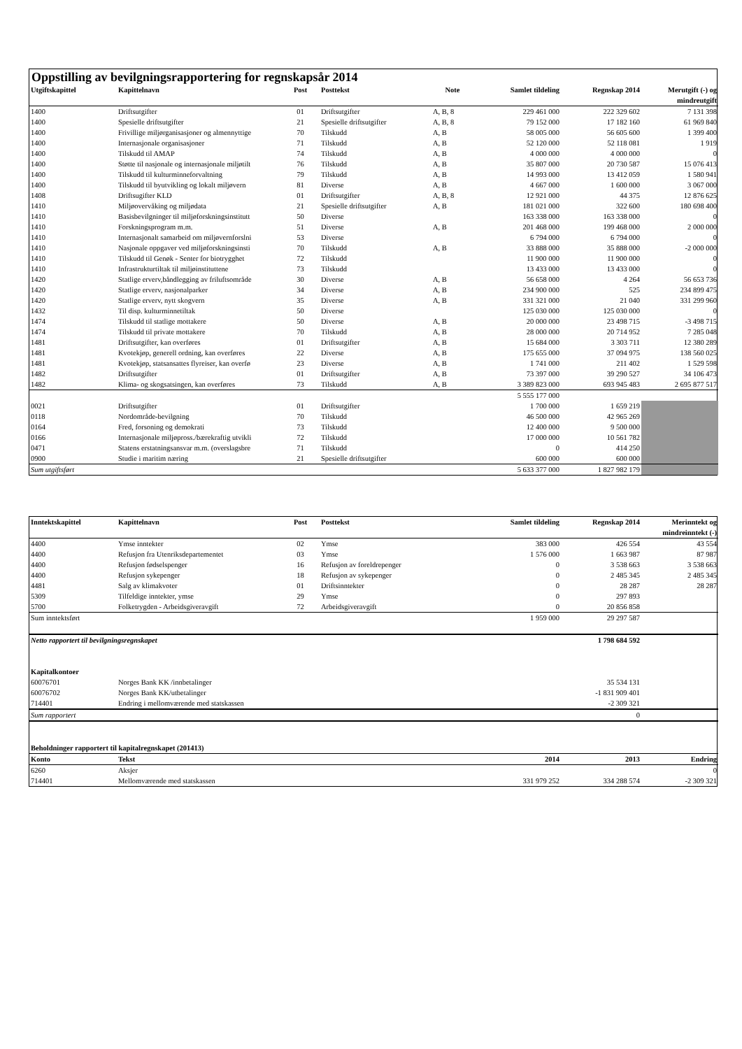Oppstilling av bevilgningsrapportering for regnskapsår 2014
| Utgiftskapittel | Kapittelnavn | Post | Posttekst | Note | Samlet tildeling | Regnskap 2014 | Merutgift (-) og mindreutgift |
| --- | --- | --- | --- | --- | --- | --- | --- |
| 1400 | Driftsutgifter | 01 | Driftsutgifter | A, B, 8 | 229 461 000 | 222 329 602 | 7 131 398 |
| 1400 | Spesielle driftsutgifter | 21 | Spesielle driftsutgifter | A, B, 8 | 79 152 000 | 17 182 160 | 61 969 840 |
| 1400 | Frivillige miljørganisasjoner og almennyttige | 70 | Tilskudd | A, B | 58 005 000 | 56 605 600 | 1 399 400 |
| 1400 | Internasjonale organisasjoner | 71 | Tilskudd | A, B | 52 120 000 | 52 118 081 | 1 919 |
| 1400 | Tilskudd til AMAP | 74 | Tilskudd | A, B | 4 000 000 | 4 000 000 | 0 |
| 1400 | Støtte til nasjonale og internasjonale miljøtilt | 76 | Tilskudd | A, B | 35 807 000 | 20 730 587 | 15 076 413 |
| 1400 | Tilskudd til kulturminneforvaltning | 79 | Tilskudd | A, B | 14 993 000 | 13 412 059 | 1 580 941 |
| 1400 | Tilskudd til byutvikling og lokalt miljøvern | 81 | Diverse | A, B | 4 667 000 | 1 600 000 | 3 067 000 |
| 1408 | Driftsugifter KLD | 01 | Driftsutgifter | A, B, 8 | 12 921 000 | 44 375 | 12 876 625 |
| 1410 | Miljøovervåking og miljødata | 21 | Spesielle driftsutgifter | A, B | 181 021 000 | 322 600 | 180 698 400 |
| 1410 | Basisbevilgninger til miljøforskningsinstitutt | 50 | Diverse | | 163 338 000 | 163 338 000 | 0 |
| 1410 | Forskningsprogram m.m. | 51 | Diverse | A, B | 201 468 000 | 199 468 000 | 2 000 000 |
| 1410 | Internasjonalt samarbeid om miljøvernforslni | 53 | Diverse | | 6 794 000 | 6 794 000 | 0 |
| 1410 | Nasjonale oppgaver ved miljøforskningsinsti | 70 | Tilskudd | A, B | 33 888 000 | 35 888 000 | -2 000 000 |
| 1410 | Tilskudd til Genøk - Senter for biotrygghet | 72 | Tilskudd | | 11 900 000 | 11 900 000 | 0 |
| 1410 | Infrastrukturtiltak til miljøinstituttene | 73 | Tilskudd | | 13 433 000 | 13 433 000 | 0 |
| 1420 | Statlige erverv,båndlegging av friluftsområde | 30 | Diverse | A, B | 56 658 000 | 4 264 | 56 653 736 |
| 1420 | Statlige erverv, nasjonalparker | 34 | Diverse | A, B | 234 900 000 | 525 | 234 899 475 |
| 1420 | Statlige erverv, nytt skogvern | 35 | Diverse | A, B | 331 321 000 | 21 040 | 331 299 960 |
| 1432 | Til disp. kulturminnetiltak | 50 | Diverse | | 125 030 000 | 125 030 000 | 0 |
| 1474 | Tilskudd til statlige mottakere | 50 | Diverse | A, B | 20 000 000 | 23 498 715 | -3 498 715 |
| 1474 | Tilskudd til private mottakere | 70 | Tilskudd | A, B | 28 000 000 | 20 714 952 | 7 285 048 |
| 1481 | Driftsutgifter, kan overføres | 01 | Driftsutgifter | A, B | 15 684 000 | 3 303 711 | 12 380 289 |
| 1481 | Kvotekjøp, generell ordning, kan overføres | 22 | Diverse | A, B | 175 655 000 | 37 094 975 | 138 560 025 |
| 1481 | Kvotekjøp, statsansattes flyreiser, kan overfø | 23 | Diverse | A, B | 1 741 000 | 211 402 | 1 529 598 |
| 1482 | Driftsutgifter | 01 | Driftsutgifter | A, B | 73 397 000 | 39 290 527 | 34 106 473 |
| 1482 | Klima- og skogsatsingen, kan overføres | 73 | Tilskudd | A, B | 3 389 823 000 | 693 945 483 | 2 695 877 517 |
| | | | | | 5 555 177 000 | | |
| 0021 | Driftsutgifter | 01 | Driftsutgifter | | 1 700 000 | 1 659 219 | |
| 0118 | Nordområde-bevilgning | 70 | Tilskudd | | 46 500 000 | 42 965 269 | |
| 0164 | Fred, forsoning og demokrati | 73 | Tilskudd | | 12 400 000 | 9 500 000 | |
| 0166 | Internasjonale miljøpross./bærekraftig utvikli | 72 | Tilskudd | | 17 000 000 | 10 561 782 | |
| 0471 | Statens erstatningsansvar m.m. (overslagsbre | 71 | Tilskudd | | 0 | 414 250 | |
| 0900 | Studie i maritim næring | 21 | Spesielle driftsutgifter | | 600 000 | 600 000 | |
| Sum utgiftsført | | | | | 5 633 377 000 | 1 827 982 179 | |
| Inntektskapittel | Kapittelnavn | Post | Posttekst | | Samlet tildeling | Regnskap 2014 | Merinntekt og mindreinntekt (-) |
| --- | --- | --- | --- | --- | --- | --- | --- |
| 4400 | Ymse inntekter | 02 | Ymse | | 383 000 | 426 554 | 43 554 |
| 4400 | Refusjon fra Utenriksdepartementet | 03 | Ymse | | 1 576 000 | 1 663 987 | 87 987 |
| 4400 | Refusjon fødselspenger | 16 | Refusjon av foreldrepenger | | 0 | 3 538 663 | 3 538 663 |
| 4400 | Refusjon sykepenger | 18 | Refusjon av sykepenger | | 0 | 2 485 345 | 2 485 345 |
| 4481 | Salg av klimakvoter | 01 | Driftsinntekter | | 0 | 28 287 | 28 287 |
| 5309 | Tilfeldige inntekter, ymse | 29 | Ymse | | 0 | 297 893 | |
| 5700 | Folketrygden - Arbeidsgiveravgift | 72 | Arbeidsgiveravgift | | 0 | 20 856 858 | |
| Sum inntektsført | | | | | 1 959 000 | 29 297 587 | |
| Netto rapportert til bevilgningsregnskapet | | | | | | 1 798 684 592 | |
| Kapitalkontoer | | | | | | | |
| 60076701 | Norges Bank KK /innbetalinger | | | | | 35 534 131 | |
| 60076702 | Norges Bank KK/utbetalinger | | | | | -1 831 909 401 | |
| 714401 | Endring i mellomværende med statskassen | | | | | -2 309 321 | |
| Sum rapportert | | | | | | 0 | |
| Beholdninger rapportert til kapitalregnskapet (201413) | | | | | | | |
| Konto | Tekst | | | | 2014 | 2013 | Endring |
| 6260 | Aksjer | | | | | | 0 |
| 714401 | Mellomværende med statskassen | | | | 331 979 252 | 334 288 574 | -2 309 321 |